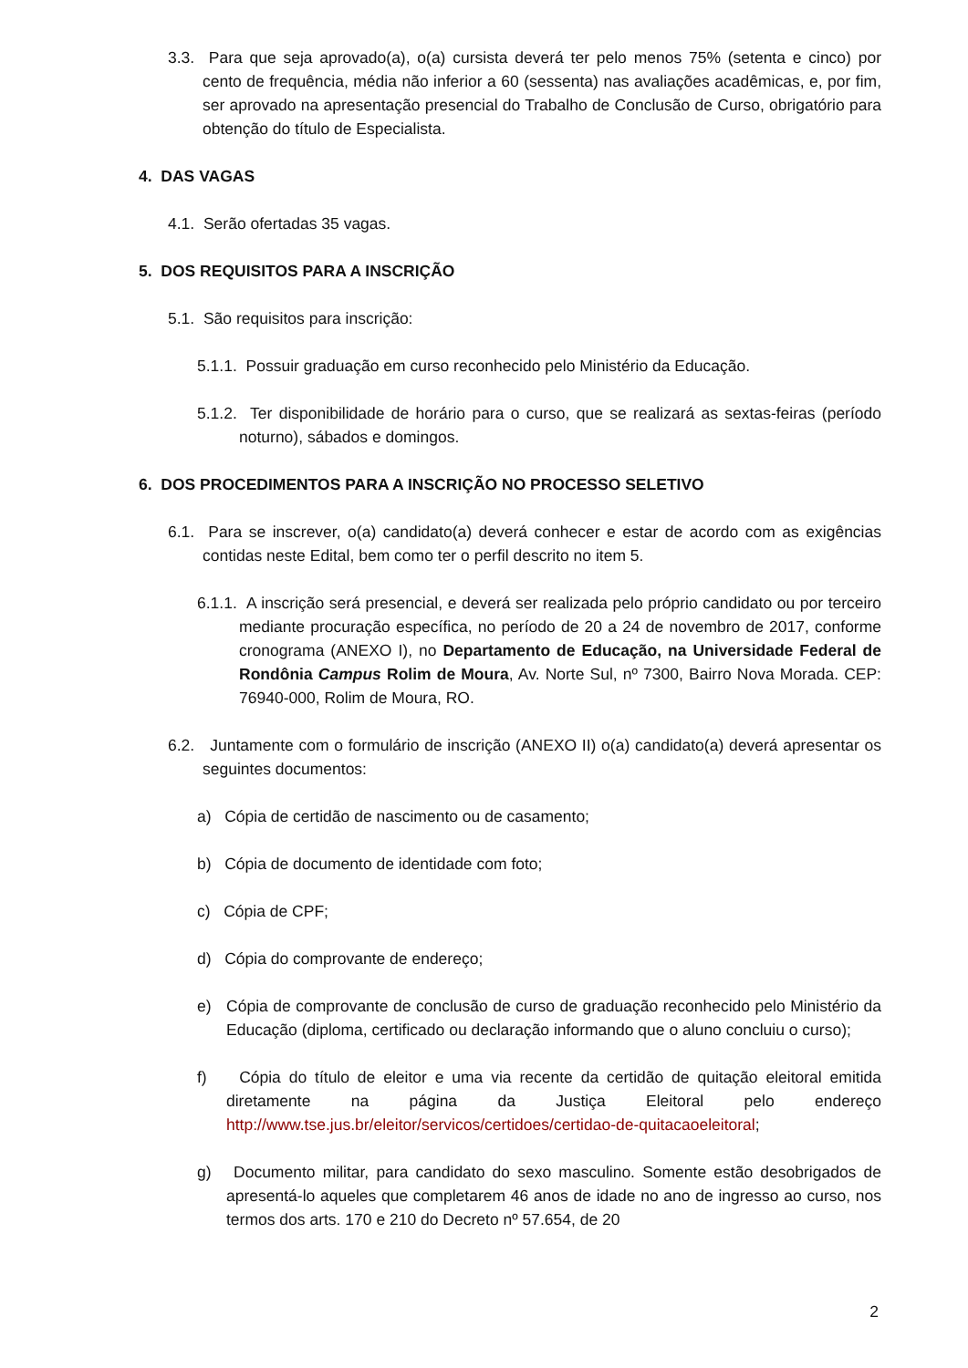3.3. Para que seja aprovado(a), o(a) cursista deverá ter pelo menos 75% (setenta e cinco) por cento de frequência, média não inferior a 60 (sessenta) nas avaliações acadêmicas, e, por fim, ser aprovado na apresentação presencial do Trabalho de Conclusão de Curso, obrigatório para obtenção do título de Especialista.
4. DAS VAGAS
4.1. Serão ofertadas 35 vagas.
5. DOS REQUISITOS PARA A INSCRIÇÃO
5.1. São requisitos para inscrição:
5.1.1. Possuir graduação em curso reconhecido pelo Ministério da Educação.
5.1.2. Ter disponibilidade de horário para o curso, que se realizará as sextas-feiras (período noturno), sábados e domingos.
6. DOS PROCEDIMENTOS PARA A INSCRIÇÃO NO PROCESSO SELETIVO
6.1. Para se inscrever, o(a) candidato(a) deverá conhecer e estar de acordo com as exigências contidas neste Edital, bem como ter o perfil descrito no item 5.
6.1.1. A inscrição será presencial, e deverá ser realizada pelo próprio candidato ou por terceiro mediante procuração específica, no período de 20 a 24 de novembro de 2017, conforme cronograma (ANEXO I), no Departamento de Educação, na Universidade Federal de Rondônia Campus Rolim de Moura, Av. Norte Sul, nº 7300, Bairro Nova Morada. CEP: 76940-000, Rolim de Moura, RO.
6.2. Juntamente com o formulário de inscrição (ANEXO II) o(a) candidato(a) deverá apresentar os seguintes documentos:
a) Cópia de certidão de nascimento ou de casamento;
b) Cópia de documento de identidade com foto;
c) Cópia de CPF;
d) Cópia do comprovante de endereço;
e) Cópia de comprovante de conclusão de curso de graduação reconhecido pelo Ministério da Educação (diploma, certificado ou declaração informando que o aluno concluiu o curso);
f) Cópia do título de eleitor e uma via recente da certidão de quitação eleitoral emitida diretamente na página da Justiça Eleitoral pelo endereço http://www.tse.jus.br/eleitor/servicos/certidoes/certidao-de-quitacaoeleitoral;
g) Documento militar, para candidato do sexo masculino. Somente estão desobrigados de apresentá-lo aqueles que completarem 46 anos de idade no ano de ingresso ao curso, nos termos dos arts. 170 e 210 do Decreto nº 57.654, de 20
2